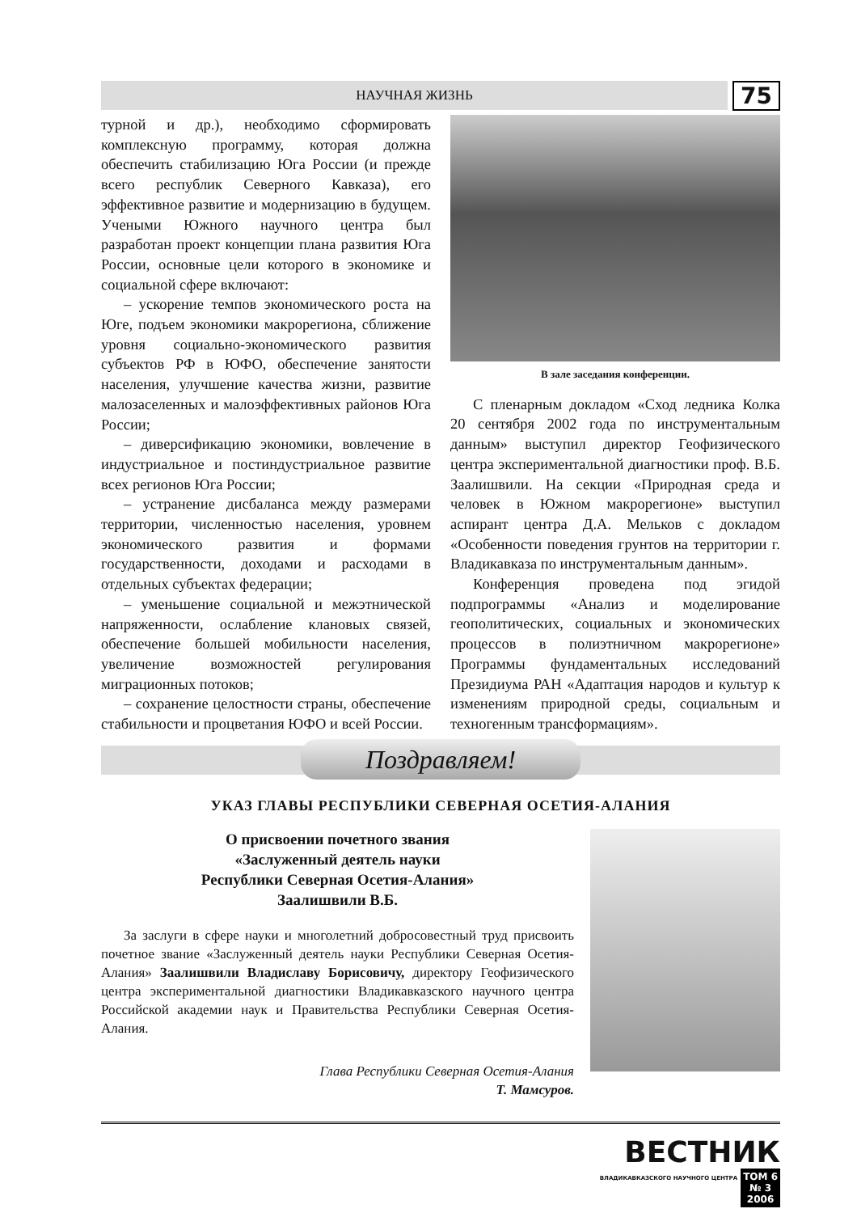НАУЧНАЯ ЖИЗНЬ
75
турной и др.), необходимо сформировать комплексную программу, которая должна обеспечить стабилизацию Юга России (и прежде всего республик Северного Кавказа), его эффективное развитие и модернизацию в будущем. Учеными Южного научного центра был разработан проект концепции плана развития Юга России, основные цели которого в экономике и социальной сфере включают:
– ускорение темпов экономического роста на Юге, подъем экономики макрорегиона, сближение уровня социально-экономического развития субъектов РФ в ЮФО, обеспечение занятости населения, улучшение качества жизни, развитие малозаселенных и малоэффективных районов Юга России;
– диверсификацию экономики, вовлечение в индустриальное и постиндустриальное развитие всех регионов Юга России;
– устранение дисбаланса между размерами территории, численностью населения, уровнем экономического развития и формами государственности, доходами и расходами в отдельных субъектах федерации;
– уменьшение социальной и межэтнической напряженности, ослабление клановых связей, обеспечение большей мобильности населения, увеличение возможностей регулирования миграционных потоков;
– сохранение целостности страны, обеспечение стабильности и процветания ЮФО и всей России.
В зале заседания конференции.
С пленарным докладом «Сход ледника Колка 20 сентября 2002 года по инструментальным данным» выступил директор Геофизического центра экспериментальной диагностики проф. В.Б. Заалишвили. На секции «Природная среда и человек в Южном макрорегионе» выступил аспирант центра Д.А. Мельков с докладом «Особенности поведения грунтов на территории г. Владикавказа по инструментальным данным».
Конференция проведена под эгидой подпрограммы «Анализ и моделирование геополитических, социальных и экономических процессов в полиэтничном макрорегионе» Программы фундаментальных исследований Президиума РАН «Адаптация народов и культур к изменениям природной среды, социальным и техногенным трансформациям».
Поздравляем!
УКАЗ ГЛАВЫ РЕСПУБЛИКИ СЕВЕРНАЯ ОСЕТИЯ-АЛАНИЯ
О присвоении почетного звания
«Заслуженный деятель науки
Республики Северная Осетия-Алания»
Заалишвили В.Б.
За заслуги в сфере науки и многолетний добросовестный труд присвоить почетное звание «Заслуженный деятель науки Республики Северная Осетия-Алания» Заалишвили Владиславу Борисовичу, директору Геофизического центра экспериментальной диагностики Владикавказского научного центра Российской академии наук и Правительства Республики Северная Осетия-Алания.
Глава Республики Северная Осетия-Алания
Т. Мамсуров.
ВЕСТНИК
ВЛАДИКАВКАЗСКОГО НАУЧНОГО ЦЕНТРА ТОМ 6
№ 3
2006